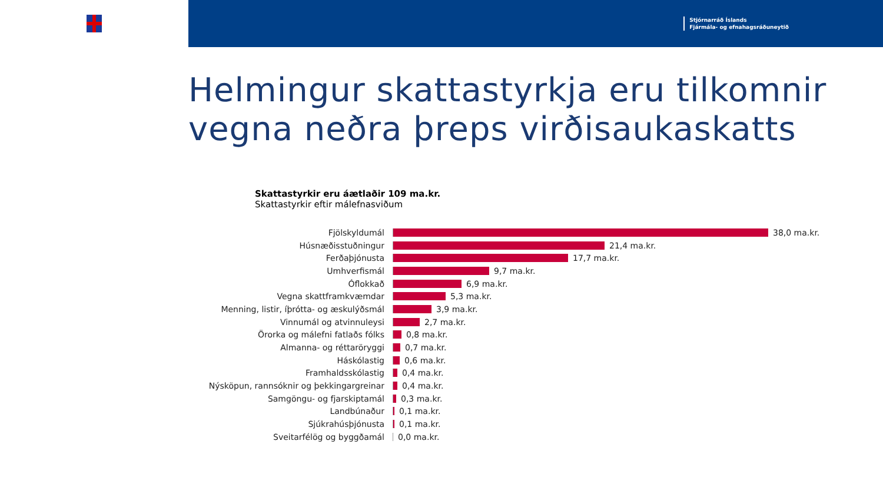Stjórnarráð Íslands
Fjármála- og efnahagsráðuneytið
Helmingur skattastyrkja eru tilkomnir vegna neðra þreps virðisaukaskatts
Skattastyrkir eru áætlaðir 109 ma.kr.
Skattastyrkir eftir málefnasviðum
Fjölskyldumál 38,0 ma.kr.
Húsnæðisstuðningur 21,4 ma.kr.
Ferðaþjónusta 17,7 ma.kr.
Umhverfismál 9,7 ma.kr.
Óflokkað 6,9 ma.kr.
Vegna skattframkvæmdar 5,3 ma.kr.
Menning, listir, íþrótta- og æskulýðsmál 3,9 ma.kr.
Vinnumál og atvinnuleysi 2,7 ma.kr.
Örorka og málefni fatlaðs fólks 0,8 ma.kr.
Almanna- og réttaröryggi 0,7 ma.kr.
Háskólastig 0,6 ma.kr.
Framhaldsskólastig 0,4 ma.kr.
Nýsköpun, rannsóknir og þekkingargreinar 0,4 ma.kr.
Samgöngu- og fjarskiptamál 0,3 ma.kr.
Landbúnaður 0,1 ma.kr.
Sjúkrahúsþjónusta 0,1 ma.kr.
Sveitarfélög og byggðamál 0,0 ma.kr.